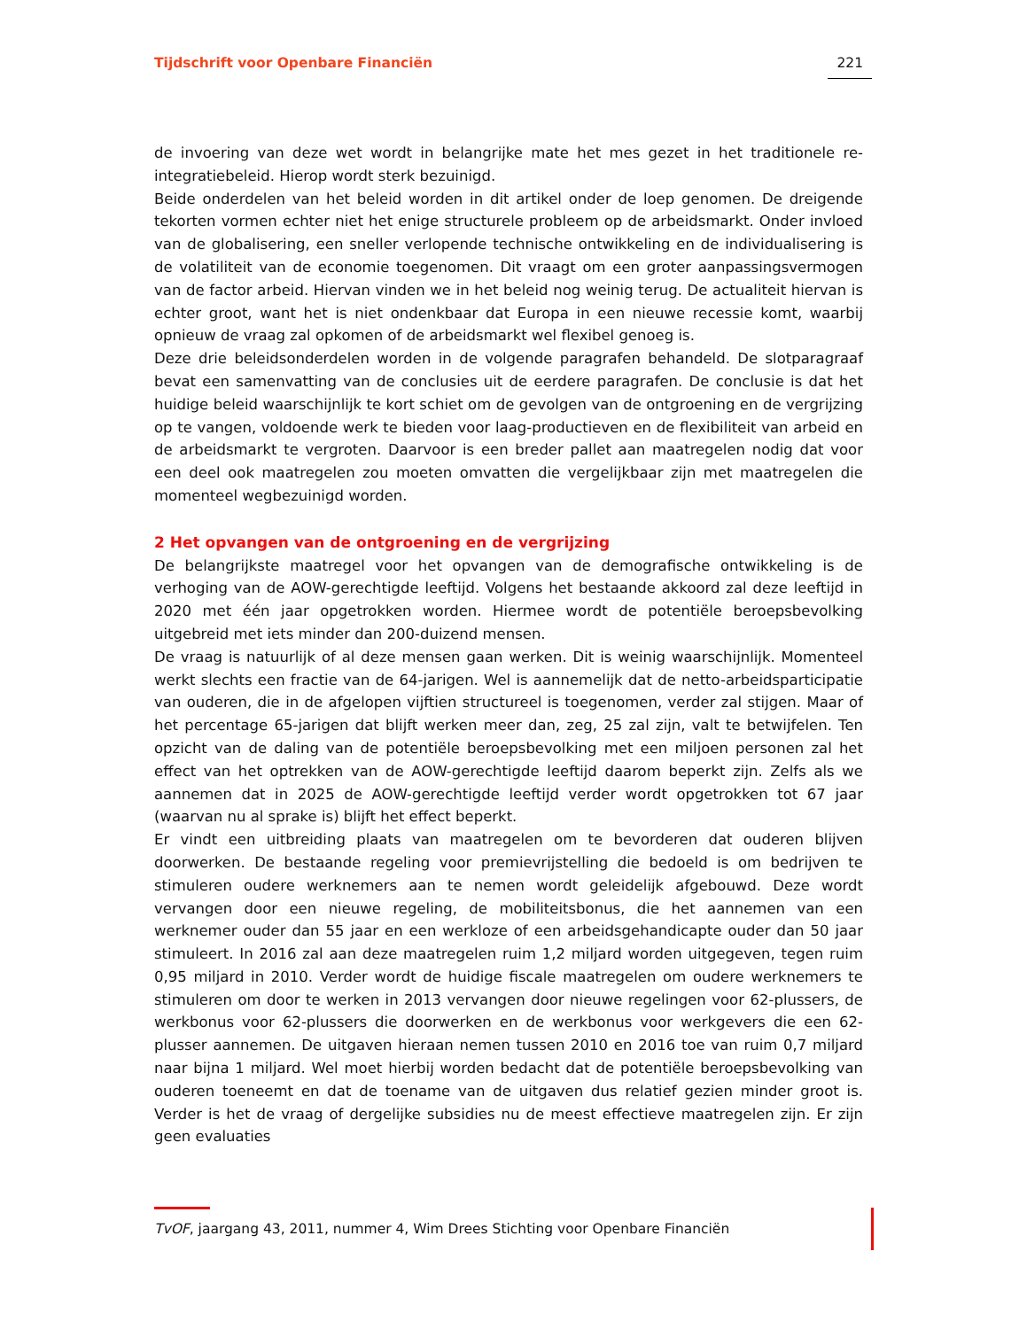Tijdschrift voor Openbare Financiën 221
de invoering van deze wet wordt in belangrijke mate het mes gezet in het traditionele re-integratiebeleid. Hierop wordt sterk bezuinigd.
Beide onderdelen van het beleid worden in dit artikel onder de loep genomen. De dreigende tekorten vormen echter niet het enige structurele probleem op de arbeidsmarkt. Onder invloed van de globalisering, een sneller verlopende technische ontwikkeling en de individualisering is de volatiliteit van de economie toegenomen. Dit vraagt om een groter aanpassingsvermogen van de factor arbeid. Hiervan vinden we in het beleid nog weinig terug. De actualiteit hiervan is echter groot, want het is niet ondenkbaar dat Europa in een nieuwe recessie komt, waarbij opnieuw de vraag zal opkomen of de arbeidsmarkt wel flexibel genoeg is.
Deze drie beleidsonderdelen worden in de volgende paragrafen behandeld. De slotparagraaf bevat een samenvatting van de conclusies uit de eerdere paragrafen. De conclusie is dat het huidige beleid waarschijnlijk te kort schiet om de gevolgen van de ontgroening en de vergrijzing op te vangen, voldoende werk te bieden voor laag-productieven en de flexibiliteit van arbeid en de arbeidsmarkt te vergroten. Daarvoor is een breder pallet aan maatregelen nodig dat voor een deel ook maatregelen zou moeten omvatten die vergelijkbaar zijn met maatregelen die momenteel wegbezuinigd worden.
2 Het opvangen van de ontgroening en de vergrijzing
De belangrijkste maatregel voor het opvangen van de demografische ontwikkeling is de verhoging van de AOW-gerechtigde leeftijd. Volgens het bestaande akkoord zal deze leeftijd in 2020 met één jaar opgetrokken worden. Hiermee wordt de potentiële beroepsbevolking uitgebreid met iets minder dan 200-duizend mensen.
De vraag is natuurlijk of al deze mensen gaan werken. Dit is weinig waarschijnlijk. Momenteel werkt slechts een fractie van de 64-jarigen. Wel is aannemelijk dat de netto-arbeidsparticipatie van ouderen, die in de afgelopen vijftien structureel is toegenomen, verder zal stijgen. Maar of het percentage 65-jarigen dat blijft werken meer dan, zeg, 25 zal zijn, valt te betwijfelen. Ten opzicht van de daling van de potentiële beroepsbevolking met een miljoen personen zal het effect van het optrekken van de AOW-gerechtigde leeftijd daarom beperkt zijn. Zelfs als we aannemen dat in 2025 de AOW-gerechtigde leeftijd verder wordt opgetrokken tot 67 jaar (waarvan nu al sprake is) blijft het effect beperkt.
Er vindt een uitbreiding plaats van maatregelen om te bevorderen dat ouderen blijven doorwerken. De bestaande regeling voor premievrijstelling die bedoeld is om bedrijven te stimuleren oudere werknemers aan te nemen wordt geleidelijk afgebouwd. Deze wordt vervangen door een nieuwe regeling, de mobiliteitsbonus, die het aannemen van een werknemer ouder dan 55 jaar en een werkloze of een arbeidsgehandicapte ouder dan 50 jaar stimuleert. In 2016 zal aan deze maatregelen ruim 1,2 miljard worden uitgegeven, tegen ruim 0,95 miljard in 2010. Verder wordt de huidige fiscale maatregelen om oudere werknemers te stimuleren om door te werken in 2013 vervangen door nieuwe regelingen voor 62-plussers, de werkbonus voor 62-plussers die doorwerken en de werkbonus voor werkgevers die een 62-plusser aannemen. De uitgaven hieraan nemen tussen 2010 en 2016 toe van ruim 0,7 miljard naar bijna 1 miljard. Wel moet hierbij worden bedacht dat de potentiële beroepsbevolking van ouderen toeneemt en dat de toename van de uitgaven dus relatief gezien minder groot is. Verder is het de vraag of dergelijke subsidies nu de meest effectieve maatregelen zijn. Er zijn geen evaluaties
TvOF, jaargang 43, 2011, nummer 4, Wim Drees Stichting voor Openbare Financiën